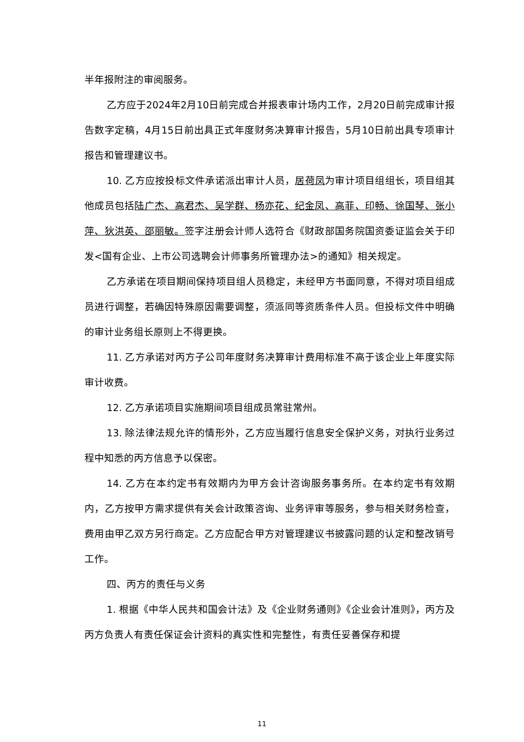半年报附注的审阅服务。
乙方应于2024年2月10日前完成合并报表审计场内工作，2月20日前完成审计报告数字定稿，4月15日前出具正式年度财务决算审计报告，5月10日前出具专项审计报告和管理建议书。
10. 乙方应按投标文件承诺派出审计人员，居荷凤为审计项目组组长，项目组其他成员包括陆广杰、高君杰、吴学群、杨亦花、纪金凤、高菲、印畅、徐国琴、张小萍、狄洪英、邵丽敏。签字注册会计师人选符合《财政部国务院国资委证监会关于印发<国有企业、上市公司选聘会计师事务所管理办法>的通知》相关规定。
乙方承诺在项目期间保持项目组人员稳定，未经甲方书面同意，不得对项目组成员进行调整，若确因特殊原因需要调整，须派同等资质条件人员。但投标文件中明确的审计业务组长原则上不得更换。
11. 乙方承诺对丙方子公司年度财务决算审计费用标准不高于该企业上年度实际审计收费。
12. 乙方承诺项目实施期间项目组成员常驻常州。
13. 除法律法规允许的情形外，乙方应当履行信息安全保护义务，对执行业务过程中知悉的丙方信息予以保密。
14. 乙方在本约定书有效期内为甲方会计咨询服务事务所。在本约定书有效期内，乙方按甲方需求提供有关会计政策咨询、业务评审等服务，参与相关财务检查，费用由甲乙双方另行商定。乙方应配合甲方对管理建议书披露问题的认定和整改销号工作。
四、丙方的责任与义务
1. 根据《中华人民共和国会计法》及《企业财务通则》《企业会计准则》，丙方及丙方负责人有责任保证会计资料的真实性和完整性，有责任妥善保存和提
11